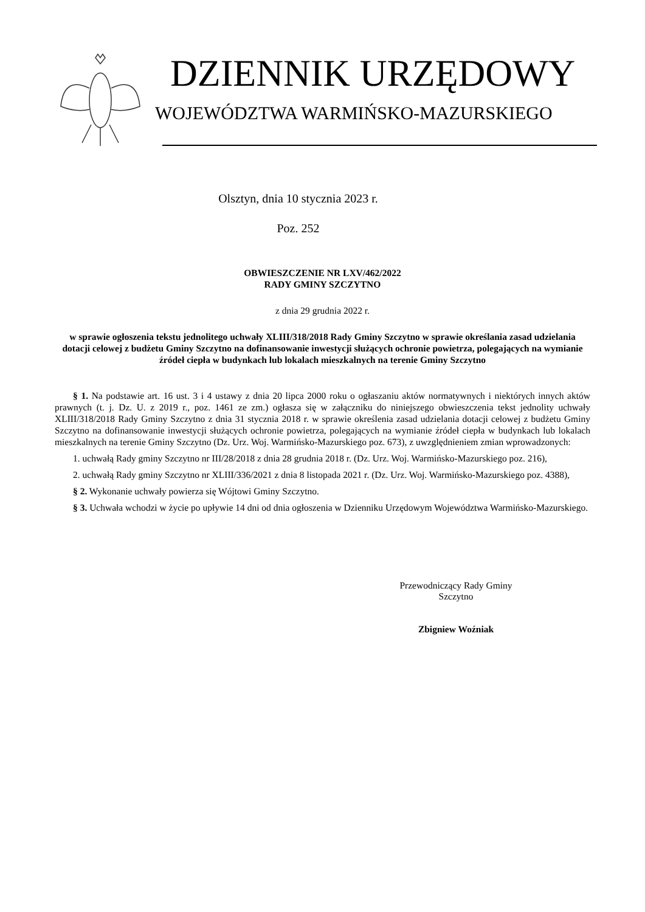DZIENNIK URZĘDOWY
WOJEWÓDZTWA WARMIŃSKO-MAZURSKIEGO
Olsztyn, dnia 10 stycznia 2023 r.
Poz. 252
OBWIESZCZENIE NR LXV/462/2022
RADY GMINY SZCZYTNO
z dnia 29 grudnia 2022 r.
w sprawie ogłoszenia tekstu jednolitego uchwały XLIII/318/2018 Rady Gminy Szczytno w sprawie określania zasad udzielania dotacji celowej z budżetu Gminy Szczytno na dofinansowanie inwestycji służących ochronie powietrza, polegających na wymianie źródeł ciepła w budynkach lub lokalach mieszkalnych na terenie Gminy Szczytno
§ 1. Na podstawie art. 16 ust. 3 i 4 ustawy z dnia 20 lipca 2000 roku o ogłaszaniu aktów normatywnych i niektórych innych aktów prawnych (t. j. Dz. U. z 2019 r., poz. 1461 ze zm.) ogłasza się w załączniku do niniejszego obwieszczenia tekst jednolity uchwały XLIII/318/2018 Rady Gminy Szczytno z dnia 31 stycznia 2018 r. w sprawie określenia zasad udzielania dotacji celowej z budżetu Gminy Szczytno na dofinansowanie inwestycji służących ochronie powietrza, polegających na wymianie źródeł ciepła w budynkach lub lokalach mieszkalnych na terenie Gminy Szczytno (Dz. Urz. Woj. Warmińsko-Mazurskiego poz. 673), z uwzględnieniem zmian wprowadzonych:
1. uchwałą Rady gminy Szczytno nr III/28/2018 z dnia 28 grudnia 2018 r. (Dz. Urz. Woj. Warmińsko-Mazurskiego poz. 216),
2. uchwałą Rady gminy Szczytno nr XLIII/336/2021 z dnia 8 listopada 2021 r. (Dz. Urz. Woj. Warmińsko-Mazurskiego poz. 4388),
§ 2. Wykonanie uchwały powierza się Wójtowi Gminy Szczytno.
§ 3. Uchwała wchodzi w życie po upływie 14 dni od dnia ogłoszenia w Dzienniku Urzędowym Województwa Warmińsko-Mazurskiego.
Przewodniczący Rady Gminy
Szczytno
Zbigniew Woźniak